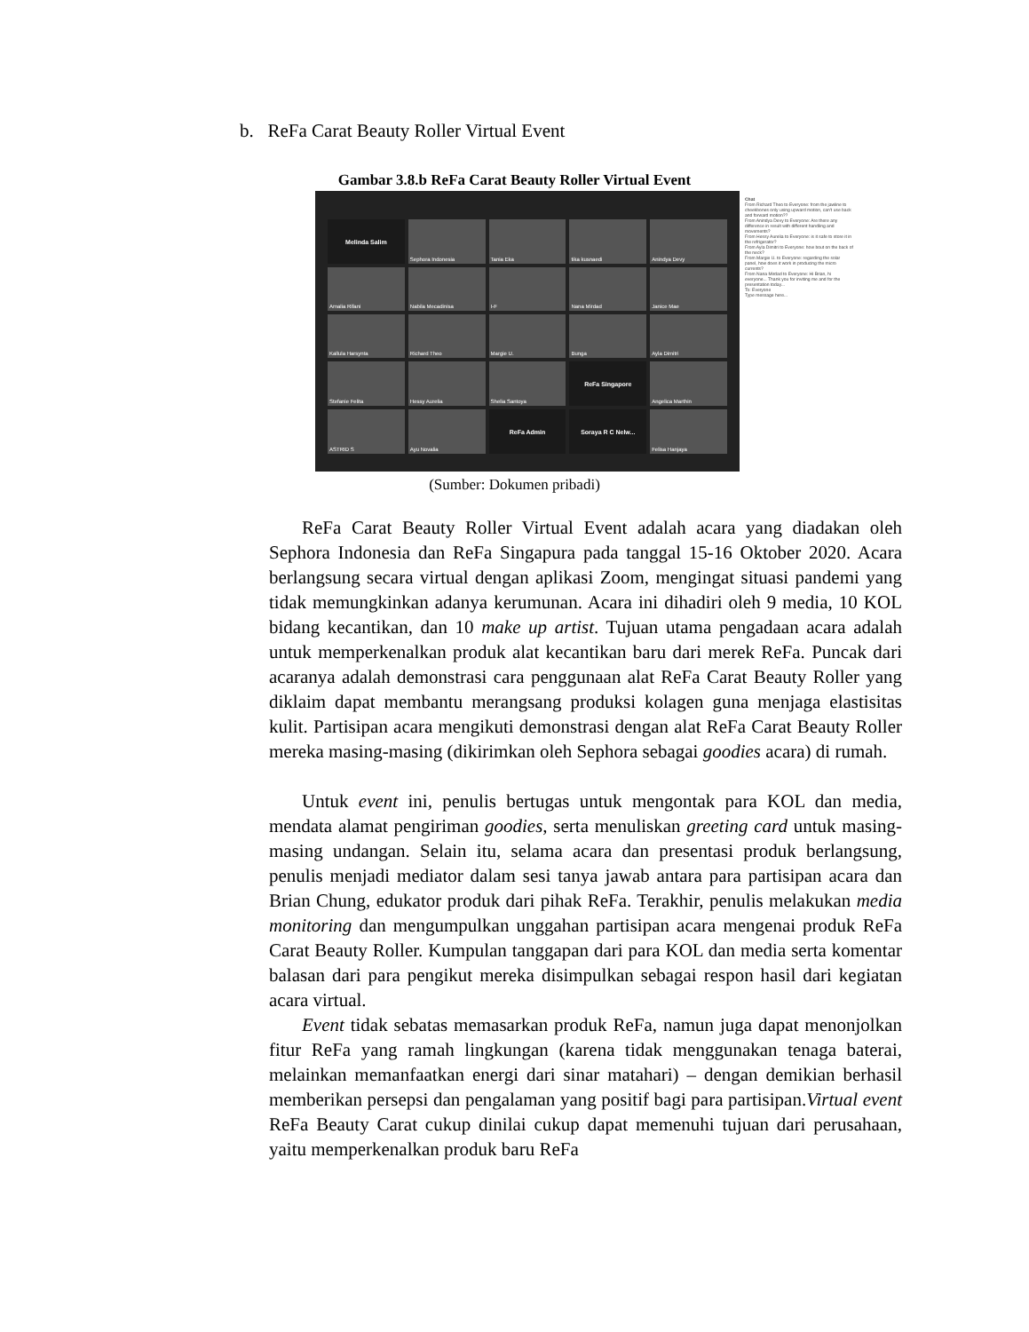b. ReFa Carat Beauty Roller Virtual Event
Gambar 3.8.b ReFa Carat Beauty Roller Virtual Event
Melinda Salim
Sephora Indonesia
Tania Eka
tika kusnaedi
Anindya Devy
Amalia Rifani
Nabila Mecadinisa
I-F
Nana Mirdad
Janice Mae
Kallula Harsynta
Richard Theo
Margie U.
Bunga
Ayla Dimitri
Stefanie Felita
Hessy Aurelia
Shelia Santoya
ReFa Singapore
Angelica Marthin
ASTRID S
Ayu Novalia
ReFa Admin
Soraya R C Nelw...
Felisa Hanjaya
Chat
From Richard Theo to Everyone: from the jawline to cheekbones only using upward motion, can't use back and forward motion??
From Anindya Devy to Everyone: Are there any difference in result with different handling and movements?
From Hessy Aurelia to Everyone: is it safe to store it in the refrigerator?
From Ayla Dimitri to Everyone: how bout on the back of the neck?
From Margie U. to Everyone: regarding the solar panel, how does it work in producing the micro currents?
From Nana Mirdad to Everyone: Hi Brian, hi everyone... Thank you for inviting me and for the presentation today...
To: Everyone
Type message here...
(Sumber: Dokumen pribadi)
ReFa Carat Beauty Roller Virtual Event adalah acara yang diadakan oleh Sephora Indonesia dan ReFa Singapura pada tanggal 15-16 Oktober 2020. Acara berlangsung secara virtual dengan aplikasi Zoom, mengingat situasi pandemi yang tidak memungkinkan adanya kerumunan. Acara ini dihadiri oleh 9 media, 10 KOL bidang kecantikan, dan 10 make up artist. Tujuan utama pengadaan acara adalah untuk memperkenalkan produk alat kecantikan baru dari merek ReFa. Puncak dari acaranya adalah demonstrasi cara penggunaan alat ReFa Carat Beauty Roller yang diklaim dapat membantu merangsang produksi kolagen guna menjaga elastisitas kulit. Partisipan acara mengikuti demonstrasi dengan alat ReFa Carat Beauty Roller mereka masing-masing (dikirimkan oleh Sephora sebagai goodies acara) di rumah.
Untuk event ini, penulis bertugas untuk mengontak para KOL dan media, mendata alamat pengiriman goodies, serta menuliskan greeting card untuk masing-masing undangan. Selain itu, selama acara dan presentasi produk berlangsung, penulis menjadi mediator dalam sesi tanya jawab antara para partisipan acara dan Brian Chung, edukator produk dari pihak ReFa. Terakhir, penulis melakukan media monitoring dan mengumpulkan unggahan partisipan acara mengenai produk ReFa Carat Beauty Roller. Kumpulan tanggapan dari para KOL dan media serta komentar balasan dari para pengikut mereka disimpulkan sebagai respon hasil dari kegiatan acara virtual.
Event tidak sebatas memasarkan produk ReFa, namun juga dapat menonjolkan fitur ReFa yang ramah lingkungan (karena tidak menggunakan tenaga baterai, melainkan memanfaatkan energi dari sinar matahari) – dengan demikian berhasil memberikan persepsi dan pengalaman yang positif bagi para partisipan.Virtual event ReFa Beauty Carat cukup dinilai cukup dapat memenuhi tujuan dari perusahaan, yaitu memperkenalkan produk baru ReFa